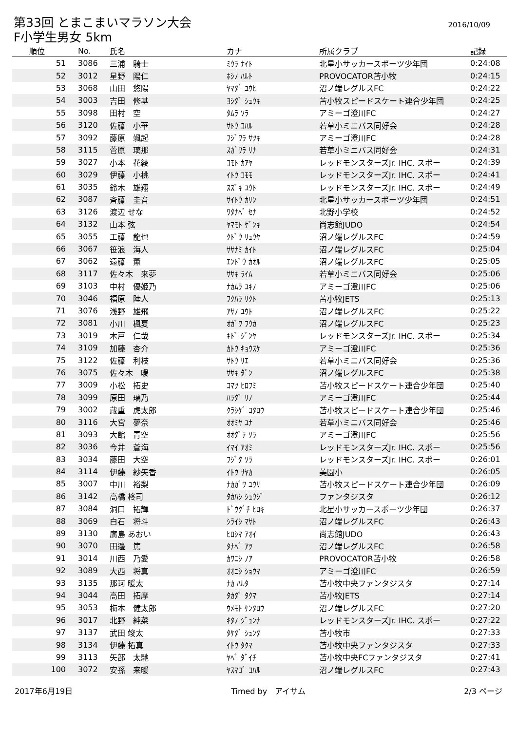第33回 とまこまいマラソン大会
F小学生男女 5km
2016/10/09
| 順位 | No. | 氏名 | カナ | 所属クラブ | 記録 |
| --- | --- | --- | --- | --- | --- |
| 51 | 3086 | 三浦 騎士 | ﾐｳﾗ ﾅｲﾄ | 北星小サッカースポーツ少年団 | 0:24:08 |
| 52 | 3012 | 星野 陽仁 | ﾎｼﾉ ﾊﾙﾄ | PROVOCATOR苫小牧 | 0:24:15 |
| 53 | 3068 | 山田 悠陽 | ﾔﾏﾀﾞ ﾕｳﾋ | 沼ノ端レグルスFC | 0:24:22 |
| 54 | 3003 | 吉田 修基 | ﾖｼﾀﾞ ｼｭｳｷ | 苫小牧スピードスケート連合少年団 | 0:24:25 |
| 55 | 3098 | 田村 空 | ﾀﾑﾗ ｿﾗ | アミーゴ澄川FC | 0:24:27 |
| 56 | 3120 | 佐藤 小華 | ｻﾄｳ ｺﾊﾙ | 若草小ミニバス同好会 | 0:24:28 |
| 57 | 3092 | 藤原 颯起 | ﾌｼﾞﾜﾗ ｻﾂｷ | アミーゴ澄川FC | 0:24:28 |
| 58 | 3115 | 菅原 璃那 | ｽｶﾞﾜﾗ ﾘﾅ | 若草小ミニバス同好会 | 0:24:31 |
| 59 | 3027 | 小本 花綾 | ｺﾓﾄ ｶｱﾔ | レッドモンスターズJr. IHC. スポー | 0:24:39 |
| 60 | 3029 | 伊藤 小桃 | ｲﾄｳ ｺﾓﾓ | レッドモンスターズJr. IHC. スポー | 0:24:41 |
| 61 | 3035 | 鈴木 雄翔 | ｽｽﾞｷ ﾕｳﾄ | レッドモンスターズJr. IHC. スポー | 0:24:49 |
| 62 | 3087 | 斉藤 圭音 | ｻｲﾄｳ ｶﾘﾝ | 北星小サッカースポーツ少年団 | 0:24:51 |
| 63 | 3126 | 渡辺 せな | ﾜﾀﾅﾍﾞ ｾﾅ | 北野小学校 | 0:24:52 |
| 64 | 3132 | 山本 弦 | ﾔﾏﾓﾄ ｹﾞﾝｷ | 尚志館JUDO | 0:24:54 |
| 65 | 3055 | 工藤 龍也 | ｸﾄﾞｳ ﾘｭｳﾔ | 沼ノ端レグルスFC | 0:24:59 |
| 66 | 3067 | 笹浪 海人 | ｻｻﾅﾐ ｶｲﾄ | 沼ノ端レグルスFC | 0:25:04 |
| 67 | 3062 | 遠藤 薫 | ｴﾝﾄﾞｳ ｶｵﾙ | 沼ノ端レグルスFC | 0:25:05 |
| 68 | 3117 | 佐々木 来夢 | ｻｻｷ ﾗｲﾑ | 若草小ミニバス同好会 | 0:25:06 |
| 69 | 3103 | 中村 優姫乃 | ﾅｶﾑﾗ ﾕｷﾉ | アミーゴ澄川FC | 0:25:06 |
| 70 | 3046 | 福原 陸人 | ﾌｸﾊﾗ ﾘｸﾄ | 苫小牧JETS | 0:25:13 |
| 71 | 3076 | 浅野 雄飛 | ｱｻﾉ ﾕｳﾄ | 沼ノ端レグルスFC | 0:25:22 |
| 72 | 3081 | 小川 楓夏 | ｵｶﾞﾜ ﾌｳｶ | 沼ノ端レグルスFC | 0:25:23 |
| 73 | 3019 | 木戸 仁哉 | ｷﾄﾞ ｼﾞﾝﾔ | レッドモンスターズJr. IHC. スポー | 0:25:34 |
| 74 | 3109 | 加藤 杏介 | ｶﾄｳ ｷｮｳｽｹ | アミーゴ澄川FC | 0:25:36 |
| 75 | 3122 | 佐藤 利枝 | ｻﾄｳ ﾘｴ | 若草小ミニバス同好会 | 0:25:36 |
| 76 | 3075 | 佐々木 暖 | ｻｻｷ ﾀﾞﾝ | 沼ノ端レグルスFC | 0:25:38 |
| 77 | 3009 | 小松 拓史 | ｺﾏﾂ ﾋﾛﾌﾐ | 苫小牧スピードスケート連合少年団 | 0:25:40 |
| 78 | 3099 | 原田 璃乃 | ﾊﾗﾀﾞ ﾘﾉ | アミーゴ澄川FC | 0:25:44 |
| 79 | 3002 | 蔵重 虎太郎 | ｸﾗｼｹﾞ ｺﾀﾛｳ | 苫小牧スピードスケート連合少年団 | 0:25:46 |
| 80 | 3116 | 大宮 夢奈 | ｵｵﾐﾔ ﾕﾅ | 若草小ミニバス同好会 | 0:25:46 |
| 81 | 3093 | 大館 青空 | ｵｵﾀﾞﾃ ｿﾗ | アミーゴ澄川FC | 0:25:56 |
| 82 | 3036 | 今井 蒼海 | ｲﾏｲ ｱｵﾐ | レッドモンスターズJr. IHC. スポー | 0:25:56 |
| 83 | 3034 | 藤田 大空 | ﾌｼﾞﾀ ｿﾗ | レッドモンスターズJr. IHC. スポー | 0:26:01 |
| 84 | 3114 | 伊藤 紗矢香 | ｲﾄｳ ｻﾔｶ | 美園小 | 0:26:05 |
| 85 | 3007 | 中川 裕梨 | ﾅｶｶﾞﾜ ﾕｳﾘ | 苫小牧スピードスケート連合少年団 | 0:26:09 |
| 86 | 3142 | 高橋 柊司 | ﾀｶﾊｼ ｼｭｳｼﾞ | ファンタジスタ | 0:26:12 |
| 87 | 3084 | 洞口 拓輝 | ﾄﾞｳｸﾞﾁ ﾋﾛｷ | 北星小サッカースポーツ少年団 | 0:26:37 |
| 88 | 3069 | 白石 将斗 | ｼﾗｲｼ ﾏｻﾄ | 沼ノ端レグルスFC | 0:26:43 |
| 89 | 3130 | 廣島 あおい | ﾋﾛｼﾏ ｱｵｲ | 尚志館JUDO | 0:26:43 |
| 90 | 3070 | 田邉 篤 | ﾀﾅﾍﾞ ｱﾂ | 沼ノ端レグルスFC | 0:26:58 |
| 91 | 3014 | 川西 乃愛 | ｶﾜﾆｼ ﾉｱ | PROVOCATOR苫小牧 | 0:26:58 |
| 92 | 3089 | 大西 将真 | ｵｵﾆｼ ｼｮｳﾏ | アミーゴ澄川FC | 0:26:59 |
| 93 | 3135 | 那珂 暖太 | ﾅｶ ﾊﾙﾀ | 苫小牧中央ファンタジスタ | 0:27:14 |
| 94 | 3044 | 高田 拓摩 | ﾀｶﾀﾞ ﾀｸﾏ | 苫小牧JETS | 0:27:14 |
| 95 | 3053 | 梅本 健太郎 | ｳﾒﾓﾄ ｹﾝﾀﾛｳ | 沼ノ端レグルスFC | 0:27:20 |
| 96 | 3017 | 北野 純菜 | ｷﾀﾉ ｼﾞｭﾝﾅ | レッドモンスターズJr. IHC. スポー | 0:27:22 |
| 97 | 3137 | 武田 竣太 | ﾀｹﾀﾞ ｼｭﾝﾀ | 苫小牧市 | 0:27:33 |
| 98 | 3134 | 伊藤 拓真 | ｲﾄｳ ﾀｸﾏ | 苫小牧中央ファンタジスタ | 0:27:33 |
| 99 | 3113 | 矢部 太馳 | ﾔﾍﾞ ﾀﾞｲﾁ | 苫小牧中央FCファンタジスタ | 0:27:41 |
| 100 | 3072 | 安孫 来暖 | ﾔｽﾏｺﾞ ｺﾊﾙ | 沼ノ端レグルスFC | 0:27:43 |
2017年6月19日 Timed by　アイサム 2/3 ページ